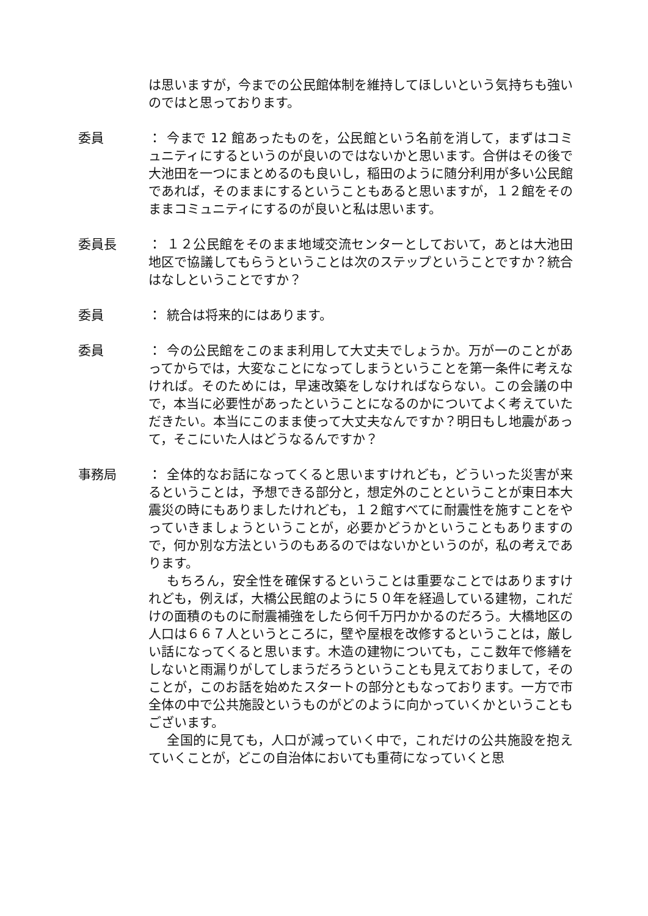は思いますが，今までの公民館体制を維持してほしいという気持ちも強いのではと思っております。
委員 ： 今まで 12 館あったものを，公民館という名前を消して，まずはコミュニティにするというのが良いのではないかと思います。合併はその後で大池田を一つにまとめるのも良いし，稲田のように随分利用が多い公民館であれば，そのままにするということもあると思いますが，１２館をそのままコミュニティにするのが良いと私は思います。
委員長 ： １２公民館をそのまま地域交流センターとしておいて，あとは大池田地区で協議してもらうということは次のステップということですか？統合はなしということですか？
委員 ： 統合は将来的にはあります。
委員 ： 今の公民館をこのまま利用して大丈夫でしょうか。万が一のことがあってからでは，大変なことになってしまうということを第一条件に考えなければ。そのためには，早速改築をしなければならない。この会議の中で，本当に必要性があったということになるのかについてよく考えていただきたい。本当にこのまま使って大丈夫なんですか？明日もし地震があって，そこにいた人はどうなるんですか？
事務局 ： 全体的なお話になってくると思いますけれども，どういった災害が来るということは，予想できる部分と，想定外のことということが東日本大震災の時にもありましたけれども，１２館すべてに耐震性を施すことをやっていきましょうということが，必要かどうかということもありますので，何か別な方法というのもあるのではないかというのが，私の考えであります。
もちろん，安全性を確保するということは重要なことではありますけれども，例えば，大橋公民館のように５０年を経過している建物，これだけの面積のものに耐震補強をしたら何千万円かかるのだろう。大橋地区の人口は６６７人というところに，壁や屋根を改修するということは，厳しい話になってくると思います。木造の建物についても，ここ数年で修繕をしないと雨漏りがしてしまうだろうということも見えておりまして，そのことが，このお話を始めたスタートの部分ともなっております。一方で市全体の中で公共施設というものがどのように向かっていくかということもございます。
全国的に見ても，人口が減っていく中で，これだけの公共施設を抱えていくことが，どこの自治体においても重荷になっていくと思